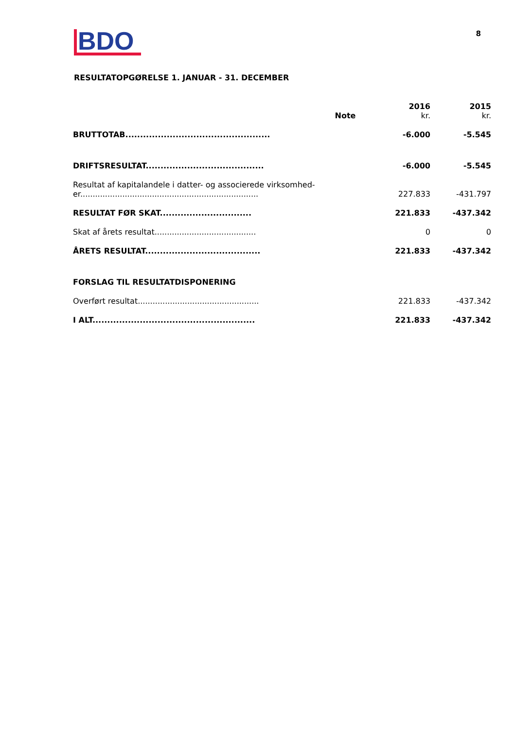BDO
8
RESULTATOPGØRELSE 1. JANUAR - 31. DECEMBER
| | Note | 2016 kr. | 2015 kr. |
| --- | --- | --- | --- |
| BRUTTOTAB................................................. | | -6.000 | -5.545 |
| DRIFTSRESULTAT........................................ | | -6.000 | -5.545 |
| Resultat af kapitalandele i datter- og associerede virksomhed- er........................................................................ | | 227.833 | -431.797 |
| RESULTAT FØR SKAT............................... | | 221.833 | -437.342 |
| Skat af årets resultat......................................... | | 0 | 0 |
| ÅRETS RESULTAT....................................... | | 221.833 | -437.342 |
| FORSLAG TIL RESULTATDISPONERING | | | |
| Overført resultat................................................. | | 221.833 | -437.342 |
| I ALT....................................................... | | 221.833 | -437.342 |